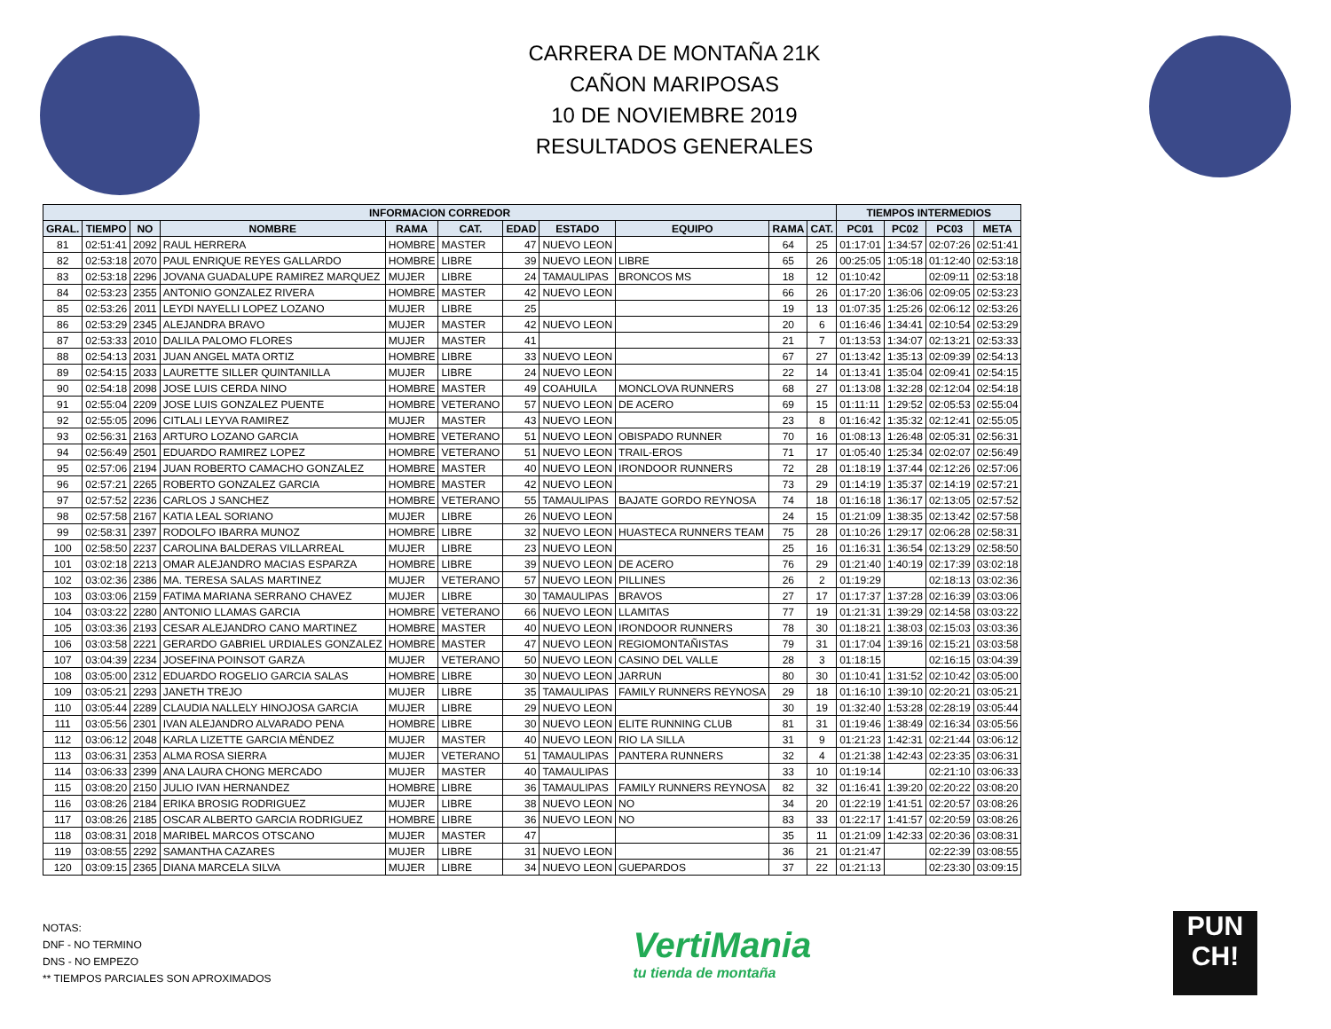CARRERA DE MONTAÑA 21K
CAÑON MARIPOSAS
10 DE NOVIEMBRE 2019
RESULTADOS GENERALES
| INFORMACION CORREDOR | | | | | | | | | | | TIEMPOS INTERMEDIOS | | | |
| --- | --- | --- | --- | --- | --- | --- | --- | --- | --- | --- | --- | --- | --- | --- |
| GRAL. | TIEMPO | NO | NOMBRE | RAMA | CAT. | EDAD | ESTADO | EQUIPO | RAMA | CAT. | PC01 | PC02 | PC03 | META |
| 81 | 02:51:41 | 2092 | RAUL HERRERA | HOMBRE | MASTER | 47 | NUEVO LEON | | 64 | 25 | 01:17:01 | 1:34:57 | 02:07:26 | 02:51:41 |
| 82 | 02:53:18 | 2070 | PAUL ENRIQUE REYES GALLARDO | HOMBRE | LIBRE | 39 | NUEVO LEON | LIBRE | 65 | 26 | 00:25:05 | 1:05:18 | 01:12:40 | 02:53:18 |
| 83 | 02:53:18 | 2296 | JOVANA GUADALUPE RAMIREZ MARQUEZ | MUJER | LIBRE | 24 | TAMAULIPAS | BRONCOS MS | 18 | 12 | 01:10:42 | | 02:09:11 | 02:53:18 |
| 84 | 02:53:23 | 2355 | ANTONIO GONZALEZ RIVERA | HOMBRE | MASTER | 42 | NUEVO LEON | | 66 | 26 | 01:17:20 | 1:36:06 | 02:09:05 | 02:53:23 |
| 85 | 02:53:26 | 2011 | LEYDI NAYELLI LOPEZ LOZANO | MUJER | LIBRE | 25 | | | 19 | 13 | 01:07:35 | 1:25:26 | 02:06:12 | 02:53:26 |
| 86 | 02:53:29 | 2345 | ALEJANDRA BRAVO | MUJER | MASTER | 42 | NUEVO LEON | | 20 | 6 | 01:16:46 | 1:34:41 | 02:10:54 | 02:53:29 |
| 87 | 02:53:33 | 2010 | DALILA PALOMO FLORES | MUJER | MASTER | 41 | | | 21 | 7 | 01:13:53 | 1:34:07 | 02:13:21 | 02:53:33 |
| 88 | 02:54:13 | 2031 | JUAN ANGEL MATA ORTIZ | HOMBRE | LIBRE | 33 | NUEVO LEON | | 67 | 27 | 01:13:42 | 1:35:13 | 02:09:39 | 02:54:13 |
| 89 | 02:54:15 | 2033 | LAURETTE SILLER QUINTANILLA | MUJER | LIBRE | 24 | NUEVO LEON | | 22 | 14 | 01:13:41 | 1:35:04 | 02:09:41 | 02:54:15 |
| 90 | 02:54:18 | 2098 | JOSE LUIS CERDA NINO | HOMBRE | MASTER | 49 | COAHUILA | MONCLOVA RUNNERS | 68 | 27 | 01:13:08 | 1:32:28 | 02:12:04 | 02:54:18 |
| 91 | 02:55:04 | 2209 | JOSE LUIS GONZALEZ PUENTE | HOMBRE | VETERANO | 57 | NUEVO LEON | DE ACERO | 69 | 15 | 01:11:11 | 1:29:52 | 02:05:53 | 02:55:04 |
| 92 | 02:55:05 | 2096 | CITLALI LEYVA RAMIREZ | MUJER | MASTER | 43 | NUEVO LEON | | 23 | 8 | 01:16:42 | 1:35:32 | 02:12:41 | 02:55:05 |
| 93 | 02:56:31 | 2163 | ARTURO LOZANO GARCIA | HOMBRE | VETERANO | 51 | NUEVO LEON | OBISPADO RUNNER | 70 | 16 | 01:08:13 | 1:26:48 | 02:05:31 | 02:56:31 |
| 94 | 02:56:49 | 2501 | EDUARDO RAMIREZ LOPEZ | HOMBRE | VETERANO | 51 | NUEVO LEON | TRAIL-EROS | 71 | 17 | 01:05:40 | 1:25:34 | 02:02:07 | 02:56:49 |
| 95 | 02:57:06 | 2194 | JUAN ROBERTO CAMACHO GONZALEZ | HOMBRE | MASTER | 40 | NUEVO LEON | IRONDOOR RUNNERS | 72 | 28 | 01:18:19 | 1:37:44 | 02:12:26 | 02:57:06 |
| 96 | 02:57:21 | 2265 | ROBERTO GONZALEZ GARCIA | HOMBRE | MASTER | 42 | NUEVO LEON | | 73 | 29 | 01:14:19 | 1:35:37 | 02:14:19 | 02:57:21 |
| 97 | 02:57:52 | 2236 | CARLOS J SANCHEZ | HOMBRE | VETERANO | 55 | TAMAULIPAS | BAJATE GORDO REYNOSA | 74 | 18 | 01:16:18 | 1:36:17 | 02:13:05 | 02:57:52 |
| 98 | 02:57:58 | 2167 | KATIA LEAL SORIANO | MUJER | LIBRE | 26 | NUEVO LEON | | 24 | 15 | 01:21:09 | 1:38:35 | 02:13:42 | 02:57:58 |
| 99 | 02:58:31 | 2397 | RODOLFO IBARRA MUNOZ | HOMBRE | LIBRE | 32 | NUEVO LEON | HUASTECA RUNNERS TEAM | 75 | 28 | 01:10:26 | 1:29:17 | 02:06:28 | 02:58:31 |
| 100 | 02:58:50 | 2237 | CAROLINA BALDERAS VILLARREAL | MUJER | LIBRE | 23 | NUEVO LEON | | 25 | 16 | 01:16:31 | 1:36:54 | 02:13:29 | 02:58:50 |
| 101 | 03:02:18 | 2213 | OMAR ALEJANDRO MACIAS ESPARZA | HOMBRE | LIBRE | 39 | NUEVO LEON | DE ACERO | 76 | 29 | 01:21:40 | 1:40:19 | 02:17:39 | 03:02:18 |
| 102 | 03:02:36 | 2386 | MA. TERESA SALAS MARTINEZ | MUJER | VETERANO | 57 | NUEVO LEON | PILLINES | 26 | 2 | 01:19:29 | | 02:18:13 | 03:02:36 |
| 103 | 03:03:06 | 2159 | FATIMA MARIANA SERRANO CHAVEZ | MUJER | LIBRE | 30 | TAMAULIPAS | BRAVOS | 27 | 17 | 01:17:37 | 1:37:28 | 02:16:39 | 03:03:06 |
| 104 | 03:03:22 | 2280 | ANTONIO LLAMAS GARCIA | HOMBRE | VETERANO | 66 | NUEVO LEON | LLAMITAS | 77 | 19 | 01:21:31 | 1:39:29 | 02:14:58 | 03:03:22 |
| 105 | 03:03:36 | 2193 | CESAR ALEJANDRO CANO MARTINEZ | HOMBRE | MASTER | 40 | NUEVO LEON | IRONDOOR RUNNERS | 78 | 30 | 01:18:21 | 1:38:03 | 02:15:03 | 03:03:36 |
| 106 | 03:03:58 | 2221 | GERARDO GABRIEL URDIALES GONZALEZ | HOMBRE | MASTER | 47 | NUEVO LEON | REGIOMONTAÑISTAS | 79 | 31 | 01:17:04 | 1:39:16 | 02:15:21 | 03:03:58 |
| 107 | 03:04:39 | 2234 | JOSEFINA POINSOT GARZA | MUJER | VETERANO | 50 | NUEVO LEON | CASINO DEL VALLE | 28 | 3 | 01:18:15 | | 02:16:15 | 03:04:39 |
| 108 | 03:05:00 | 2312 | EDUARDO ROGELIO GARCIA SALAS | HOMBRE | LIBRE | 30 | NUEVO LEON | JARRUN | 80 | 30 | 01:10:41 | 1:31:52 | 02:10:42 | 03:05:00 |
| 109 | 03:05:21 | 2293 | JANETH TREJO | MUJER | LIBRE | 35 | TAMAULIPAS | FAMILY RUNNERS REYNOSA | 29 | 18 | 01:16:10 | 1:39:10 | 02:20:21 | 03:05:21 |
| 110 | 03:05:44 | 2289 | CLAUDIA NALLELY HINOJOSA GARCIA | MUJER | LIBRE | 29 | NUEVO LEON | | 30 | 19 | 01:32:40 | 1:53:28 | 02:28:19 | 03:05:44 |
| 111 | 03:05:56 | 2301 | IVAN ALEJANDRO ALVARADO PENA | HOMBRE | LIBRE | 30 | NUEVO LEON | ELITE RUNNING CLUB | 81 | 31 | 01:19:46 | 1:38:49 | 02:16:34 | 03:05:56 |
| 112 | 03:06:12 | 2048 | KARLA LIZETTE GARCIA MÈNDEZ | MUJER | MASTER | 40 | NUEVO LEON | RIO LA SILLA | 31 | 9 | 01:21:23 | 1:42:31 | 02:21:44 | 03:06:12 |
| 113 | 03:06:31 | 2353 | ALMA ROSA SIERRA | MUJER | VETERANO | 51 | TAMAULIPAS | PANTERA RUNNERS | 32 | 4 | 01:21:38 | 1:42:43 | 02:23:35 | 03:06:31 |
| 114 | 03:06:33 | 2399 | ANA LAURA CHONG MERCADO | MUJER | MASTER | 40 | TAMAULIPAS | | 33 | 10 | 01:19:14 | | 02:21:10 | 03:06:33 |
| 115 | 03:08:20 | 2150 | JULIO IVAN HERNANDEZ | HOMBRE | LIBRE | 36 | TAMAULIPAS | FAMILY RUNNERS REYNOSA | 82 | 32 | 01:16:41 | 1:39:20 | 02:20:22 | 03:08:20 |
| 116 | 03:08:26 | 2184 | ERIKA BROSIG RODRIGUEZ | MUJER | LIBRE | 38 | NUEVO LEON | NO | 34 | 20 | 01:22:19 | 1:41:51 | 02:20:57 | 03:08:26 |
| 117 | 03:08:26 | 2185 | OSCAR ALBERTO GARCIA RODRIGUEZ | HOMBRE | LIBRE | 36 | NUEVO LEON | NO | 83 | 33 | 01:22:17 | 1:41:57 | 02:20:59 | 03:08:26 |
| 118 | 03:08:31 | 2018 | MARIBEL MARCOS OTSCANO | MUJER | MASTER | 47 | | | 35 | 11 | 01:21:09 | 1:42:33 | 02:20:36 | 03:08:31 |
| 119 | 03:08:55 | 2292 | SAMANTHA CAZARES | MUJER | LIBRE | 31 | NUEVO LEON | | 36 | 21 | 01:21:47 | | 02:22:39 | 03:08:55 |
| 120 | 03:09:15 | 2365 | DIANA MARCELA SILVA | MUJER | LIBRE | 34 | NUEVO LEON | GUEPARDOS | 37 | 22 | 01:21:13 | | 02:23:30 | 03:09:15 |
NOTAS:
DNF - NO TERMINO
DNS - NO EMPEZO
** TIEMPOS PARCIALES SON APROXIMADOS
VertiMania
tu tienda de montaña
PUN
CH!